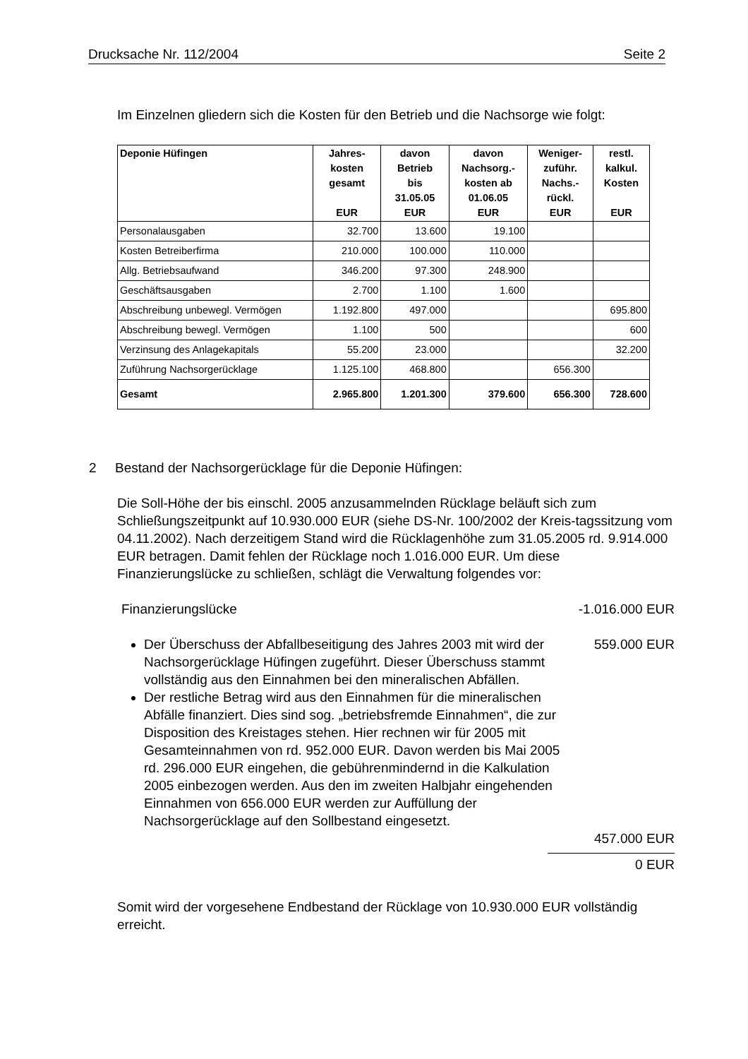Drucksache Nr. 112/2004 Seite 2
Im Einzelnen gliedern sich die Kosten für den Betrieb und die Nachsorge wie folgt:
| Deponie Hüfingen | Jahres- kosten gesamt EUR | davon Betrieb bis 31.05.05 EUR | davon Nachsorg.- kosten ab 01.06.05 EUR | Weniger- zuführ. Nachs.- rückl. EUR | restl. kalkul. Kosten EUR |
| --- | --- | --- | --- | --- | --- |
| Personalausgaben | 32.700 | 13.600 | 19.100 | | |
| Kosten Betreiberfirma | 210.000 | 100.000 | 110.000 | | |
| Allg. Betriebsaufwand | 346.200 | 97.300 | 248.900 | | |
| Geschäftsausgaben | 2.700 | 1.100 | 1.600 | | |
| Abschreibung unbewegl. Vermögen | 1.192.800 | 497.000 | | | 695.800 |
| Abschreibung bewegl. Vermögen | 1.100 | 500 | | | 600 |
| Verzinsung des Anlagekapitals | 55.200 | 23.000 | | | 32.200 |
| Zuführung Nachsorgerücklage | 1.125.100 | 468.800 | | 656.300 | |
| Gesamt | 2.965.800 | 1.201.300 | 379.600 | 656.300 | 728.600 |
2 Bestand der Nachsorgerücklage für die Deponie Hüfingen:
Die Soll-Höhe der bis einschl. 2005 anzusammelnden Rücklage beläuft sich zum Schließungszeitpunkt auf 10.930.000 EUR (siehe DS-Nr. 100/2002 der Kreis-tagssitzung vom 04.11.2002). Nach derzeitigem Stand wird die Rücklagenhöhe zum 31.05.2005 rd. 9.914.000 EUR betragen. Damit fehlen der Rücklage noch 1.016.000 EUR. Um diese Finanzierungslücke zu schließen, schlägt die Verwaltung folgendes vor:
Finanzierungslücke -1.016.000 EUR
Der Überschuss der Abfallbeseitigung des Jahres 2003 mit wird der Nachsorgerücklage Hüfingen zugeführt. Dieser Überschuss stammt vollständig aus den Einnahmen bei den mineralischen Abfällen.
559.000 EUR
Der restliche Betrag wird aus den Einnahmen für die mineralischen Abfälle finanziert. Dies sind sog. „betriebsfremde Einnahmen“, die zur Disposition des Kreistages stehen. Hier rechnen wir für 2005 mit Gesamteinnahmen von rd. 952.000 EUR. Davon werden bis Mai 2005 rd. 296.000 EUR eingehen, die gebührenmindernd in die Kalkulation 2005 einbezogen werden. Aus den im zweiten Halbjahr eingehenden Einnahmen von 656.000 EUR werden zur Auffüllung der Nachsorgerücklage auf den Sollbestand eingesetzt.
457.000 EUR
0 EUR
Somit wird der vorgesehene Endbestand der Rücklage von 10.930.000 EUR vollständig erreicht.